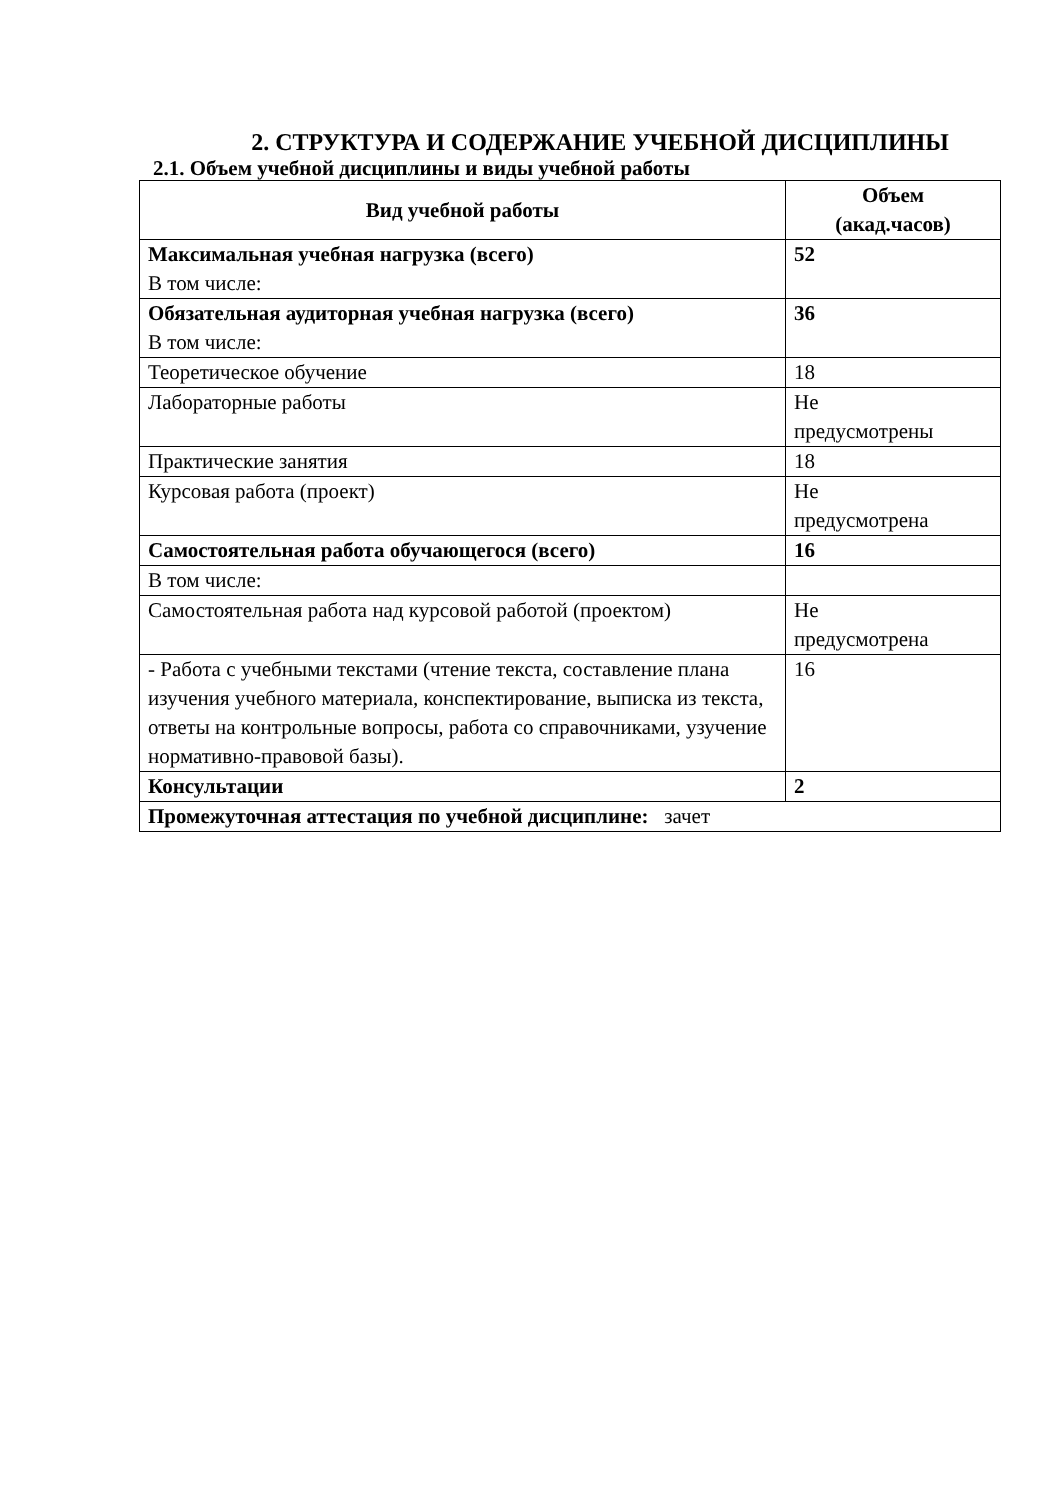2. СТРУКТУРА И СОДЕРЖАНИЕ УЧЕБНОЙ ДИСЦИПЛИНЫ
2.1. Объем учебной дисциплины и виды учебной работы
| Вид учебной работы | Объем (акад.часов) |
| --- | --- |
| Максимальная учебная нагрузка (всего) В том числе: | 52 |
| Обязательная аудиторная учебная нагрузка (всего) В том числе: | 36 |
| Теоретическое обучение | 18 |
| Лабораторные работы | Не предусмотрены |
| Практические занятия | 18 |
| Курсовая работа (проект) | Не предусмотрена |
| Самостоятельная работа обучающегося (всего) | 16 |
| В том числе: | |
| Самостоятельная работа над курсовой работой (проектом) | Не предусмотрена |
| - Работа с учебными текстами (чтение текста, составление плана изучения учебного материала, конспектирование, выписка из текста, ответы на контрольные вопросы, работа со справочниками, узучение нормативно-правовой базы). | 16 |
| Консультации | 2 |
| Промежуточная аттестация по учебной дисциплине: зачет | |